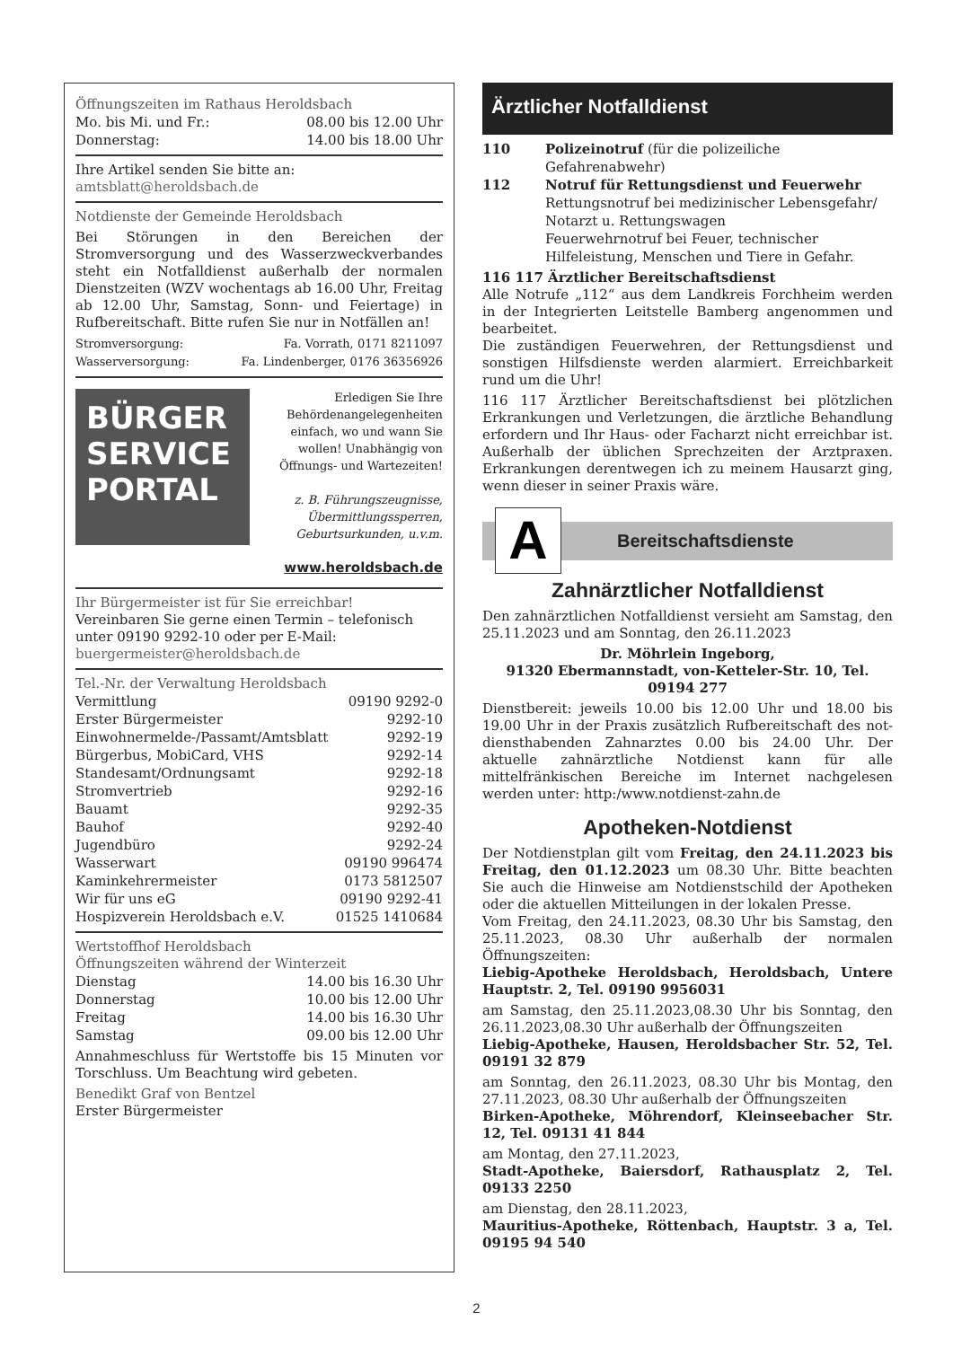Öffnungszeiten im Rathaus Heroldsbach
| Mo. bis Mi. und Fr.: | 08.00 bis 12.00 Uhr |
| Donnerstag: | 14.00 bis 18.00 Uhr |
Ihre Artikel senden Sie bitte an:
amtsblatt@heroldsbach.de
Notdienste der Gemeinde Heroldsbach
Bei Störungen in den Bereichen der Stromversorgung und des Wasserzweckverbandes steht ein Notfalldienst außerhalb der normalen Dienstzeiten (WZV wochentags ab 16.00 Uhr, Freitag ab 12.00 Uhr, Samstag, Sonn- und Feiertage) in Rufbereitschaft. Bitte rufen Sie nur in Notfällen an!
| Stromversorgung: | Fa. Vorrath, 0171 8211097 |
| Wasserversorgung: | Fa. Lindenberger, 0176 36356926 |
BÜRGER SERVICE PORTAL
Erledigen Sie Ihre Behördenangelegenheiten einfach, wo und wann Sie wollen! Unabhängig von Öffnungs- und Wartezeiten!
z. B. Führungszeugnisse, Übermittlungssperren, Geburtsurkunden, u.v.m.
www.heroldsbach.de
Ihr Bürgermeister ist für Sie erreichbar!
Vereinbaren Sie gerne einen Termin – telefonisch unter 09190 9292-10 oder per E-Mail:
buergermeister@heroldsbach.de
Tel.-Nr. der Verwaltung Heroldsbach
| Vermittlung | 09190 9292-0 |
| Erster Bürgermeister | 9292-10 |
| Einwohnermelde-/Passamt/Amtsblatt | 9292-19 |
| Bürgerbus, MobiCard, VHS | 9292-14 |
| Standesamt/Ordnungsamt | 9292-18 |
| Stromvertrieb | 9292-16 |
| Bauamt | 9292-35 |
| Bauhof | 9292-40 |
| Jugendbüro | 9292-24 |
| Wasserwart | 09190 996474 |
| Kaminkehrermeister | 0173 5812507 |
| Wir für uns eG | 09190 9292-41 |
| Hospizverein Heroldsbach e.V. | 01525 1410684 |
Wertstoffhof Heroldsbach
Öffnungszeiten während der Winterzeit
| Dienstag | 14.00 bis 16.30 Uhr |
| Donnerstag | 10.00 bis 12.00 Uhr |
| Freitag | 14.00 bis 16.30 Uhr |
| Samstag | 09.00 bis 12.00 Uhr |
Annahmeschluss für Wertstoffe bis 15 Minuten vor Torschluss. Um Beachtung wird gebeten.
Benedikt Graf von Bentzel
Erster Bürgermeister
Ärztlicher Notfalldienst
| 110 | Polizeinotruf (für die polizeiliche Gefahrenabwehr) |
| 112 | Notruf für Rettungsdienst und Feuerwehr Rettungsnotruf bei medizinischer Lebensgefahr/ Notarzt u. Rettungswagen Feuerwehrnotruf bei Feuer, technischer Hilfeleistung, Menschen und Tiere in Gefahr. |
116 117 Ärztlicher Bereitschaftsdienst
Alle Notrufe „112“ aus dem Landkreis Forchheim werden in der Integrierten Leitstelle Bamberg angenommen und bearbeitet.
Die zuständigen Feuerwehren, der Rettungsdienst und sonstigen Hilfsdienste werden alarmiert. Erreichbarkeit rund um die Uhr!
116 117 Ärztlicher Bereitschaftsdienst bei plötzlichen Erkrankungen und Verletzungen, die ärztliche Behandlung erfordern und Ihr Haus- oder Facharzt nicht erreichbar ist. Außerhalb der üblichen Sprechzeiten der Arztpraxen. Erkrankungen derentwegen ich zu meinem Hausarzt ging, wenn dieser in seiner Praxis wäre.
A
Bereitschaftsdienste
Zahnärztlicher Notfalldienst
Den zahnärztlichen Notfalldienst versieht am Samstag, den 25.11.2023 und am Sonntag, den 26.11.2023
Dr. Möhrlein Ingeborg,
91320 Ebermannstadt, von-Ketteler-Str. 10, Tel. 09194 277
Dienstbereit: jeweils 10.00 bis 12.00 Uhr und 18.00 bis 19.00 Uhr in der Praxis zusätzlich Rufbereitschaft des not-diensthabenden Zahnarztes 0.00 bis 24.00 Uhr. Der aktuelle zahnärztliche Notdienst kann für alle mittelfränkischen Bereiche im Internet nachgelesen werden unter: http:/www.notdienst-zahn.de
Apotheken-Notdienst
Der Notdienstplan gilt vom Freitag, den 24.11.2023 bis Freitag, den 01.12.2023 um 08.30 Uhr. Bitte beachten Sie auch die Hinweise am Notdienstschild der Apotheken oder die aktuellen Mitteilungen in der lokalen Presse.
Vom Freitag, den 24.11.2023, 08.30 Uhr bis Samstag, den 25.11.2023, 08.30 Uhr außerhalb der normalen Öffnungszeiten:
Liebig-Apotheke Heroldsbach, Heroldsbach, Untere Hauptstr. 2, Tel. 09190 9956031
am Samstag, den 25.11.2023,08.30 Uhr bis Sonntag, den 26.11.2023,08.30 Uhr außerhalb der Öffnungszeiten
Liebig-Apotheke, Hausen, Heroldsbacher Str. 52, Tel. 09191 32 879
am Sonntag, den 26.11.2023, 08.30 Uhr bis Montag, den 27.11.2023, 08.30 Uhr außerhalb der Öffnungszeiten
Birken-Apotheke, Möhrendorf, Kleinseebacher Str. 12, Tel. 09131 41 844
am Montag, den 27.11.2023,
Stadt-Apotheke, Baiersdorf, Rathausplatz 2, Tel. 09133 2250
am Dienstag, den 28.11.2023,
Mauritius-Apotheke, Röttenbach, Hauptstr. 3 a, Tel. 09195 94 540
2